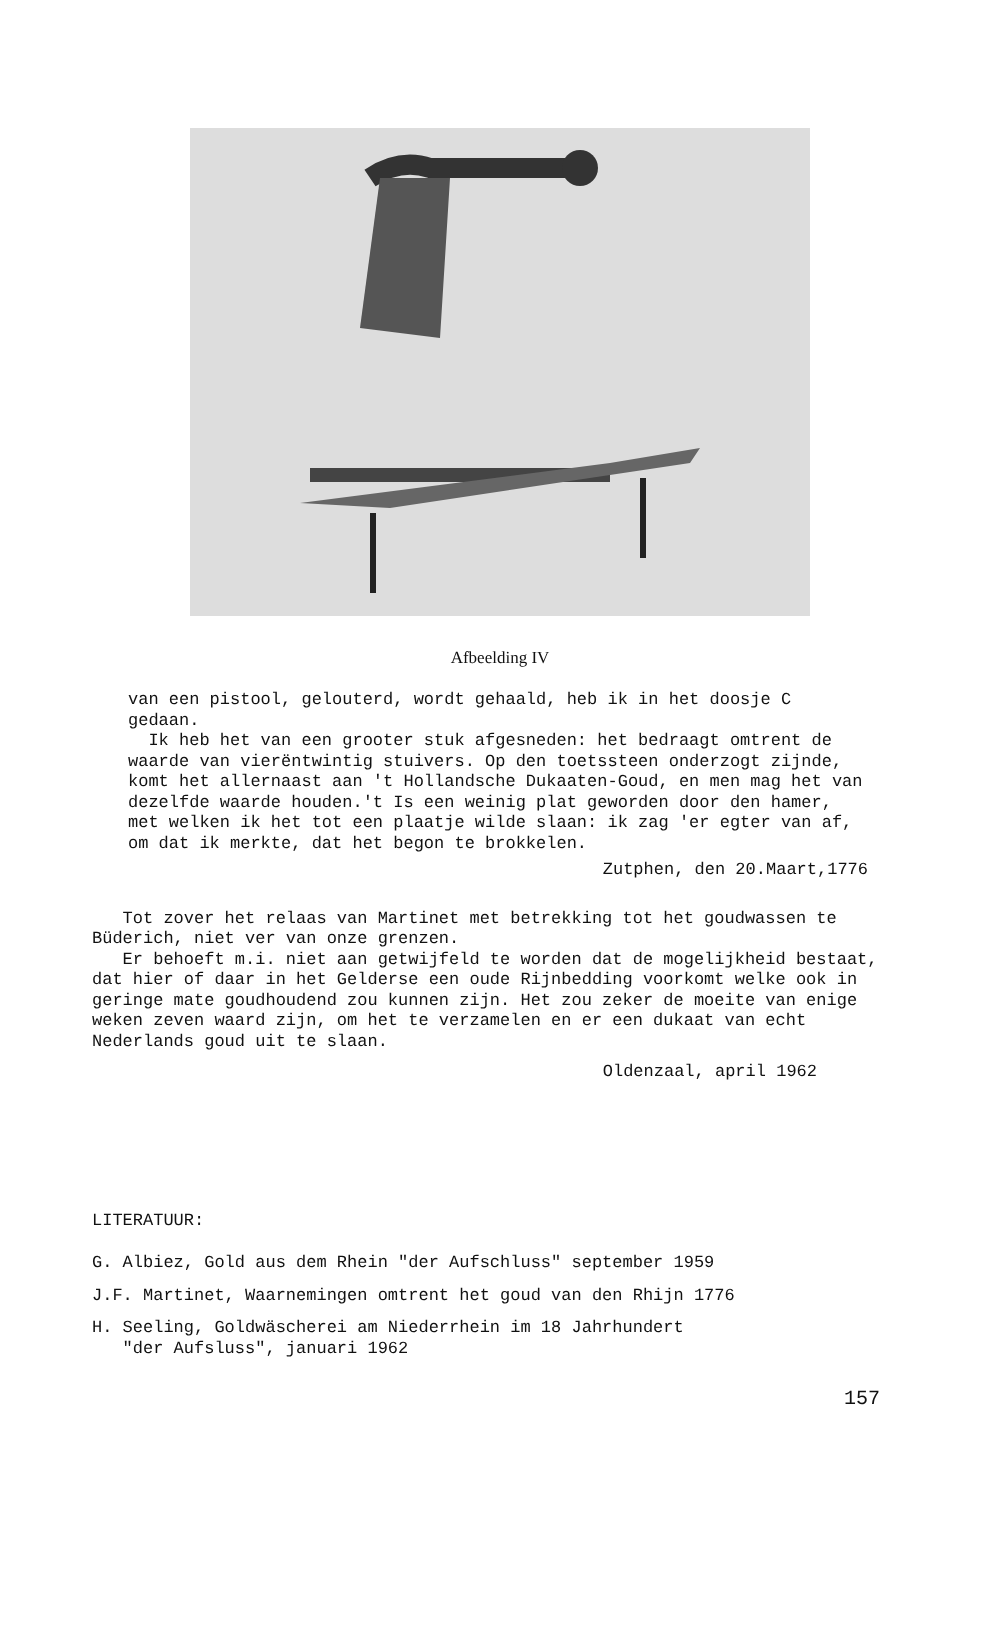Afbeelding IV
van een pistool, gelouterd, wordt gehaald, heb ik in het doosje C gedaan.
Ik heb het van een grooter stuk afgesneden: het bedraagt omtrent de waarde van vierëntwintig stuivers. Op den toetssteen onderzogt zijnde, komt het allernaast aan 't Hollandsche Dukaaten-Goud, en men mag het van dezelfde waarde houden.'t Is een weinig plat geworden door den hamer, met welken ik het tot een plaatje wilde slaan: ik zag 'er egter van af, om dat ik merkte, dat het begon te brokkelen.
Zutphen, den 20.Maart,1776
Tot zover het relaas van Martinet met betrekking tot het goudwassen te Büderich, niet ver van onze grenzen.
Er behoeft m.i. niet aan getwijfeld te worden dat de mogelijkheid bestaat, dat hier of daar in het Gelderse een oude Rijnbedding voorkomt welke ook in geringe mate goudhoudend zou kunnen zijn. Het zou zeker de moeite van enige weken zeven waard zijn, om het te verzamelen en er een dukaat van echt Nederlands goud uit te slaan.
Oldenzaal, april 1962
LITERATUUR:
G. Albiez, Gold aus dem Rhein "der Aufschluss" september 1959
J.F. Martinet, Waarnemingen omtrent het goud van den Rhijn 1776
H. Seeling, Goldwäscherei am Niederrhein im 18 Jahrhundert
"der Aufsluss", januari 1962
157